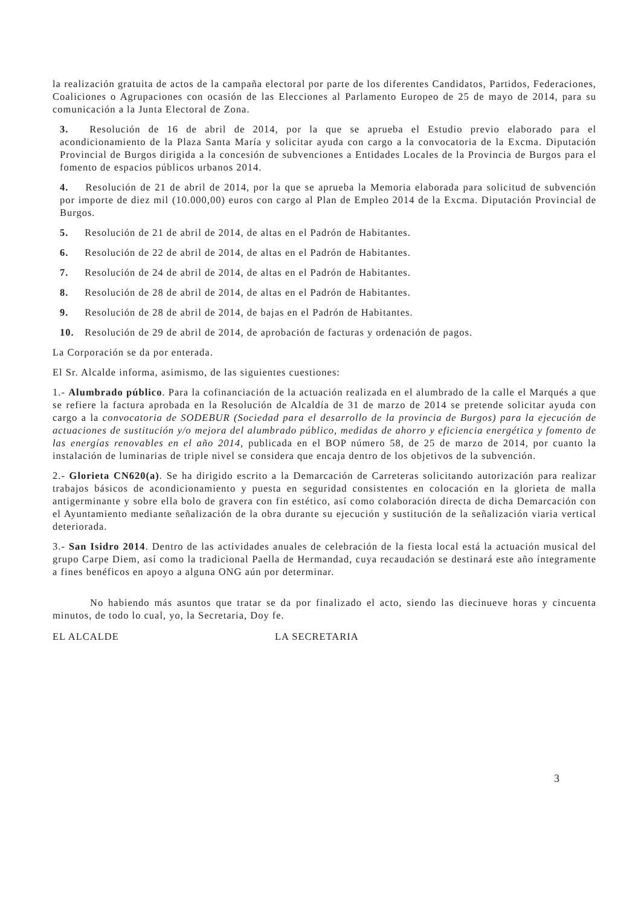la realización gratuita de actos de la campaña electoral por parte de los diferentes Candidatos, Partidos, Federaciones, Coaliciones o Agrupaciones con ocasión de las Elecciones al Parlamento Europeo de 25 de mayo de 2014, para su comunicación a la Junta Electoral de Zona.
3. Resolución de 16 de abril de 2014, por la que se aprueba el Estudio previo elaborado para el acondicionamiento de la Plaza Santa María y solicitar ayuda con cargo a la convocatoria de la Excma. Diputación Provincial de Burgos dirigida a la concesión de subvenciones a Entidades Locales de la Provincia de Burgos para el fomento de espacios públicos urbanos 2014.
4. Resolución de 21 de abril de 2014, por la que se aprueba la Memoria elaborada para solicitud de subvención por importe de diez mil (10.000,00) euros con cargo al Plan de Empleo 2014 de la Excma. Diputación Provincial de Burgos.
5. Resolución de 21 de abril de 2014, de altas en el Padrón de Habitantes.
6. Resolución de 22 de abril de 2014, de altas en el Padrón de Habitantes.
7. Resolución de 24 de abril de 2014, de altas en el Padrón de Habitantes.
8. Resolución de 28 de abril de 2014, de altas en el Padrón de Habitantes.
9. Resolución de 28 de abril de 2014, de bajas en el Padrón de Habitantes.
10. Resolución de 29 de abril de 2014, de aprobación de facturas y ordenación de pagos.
La Corporación se da por enterada.
El Sr. Alcalde informa, asimismo, de las siguientes cuestiones:
1.- Alumbrado público. Para la cofinanciación de la actuación realizada en el alumbrado de la calle el Marqués a que se refiere la factura aprobada en la Resolución de Alcaldía de 31 de marzo de 2014 se pretende solicitar ayuda con cargo a la convocatoria de SODEBUR (Sociedad para el desarrollo de la provincia de Burgos) para la ejecución de actuaciones de sustitución y/o mejora del alumbrado público, medidas de ahorro y eficiencia energética y fomento de las energías renovables en el año 2014, publicada en el BOP número 58, de 25 de marzo de 2014, por cuanto la instalación de luminarias de triple nivel se considera que encaja dentro de los objetivos de la subvención.
2.- Glorieta CN620(a). Se ha dirigido escrito a la Demarcación de Carreteras solicitando autorización para realizar trabajos básicos de acondicionamiento y puesta en seguridad consistentes en colocación en la glorieta de malla antigerminante y sobre ella bolo de gravera con fin estético, así como colaboración directa de dicha Demarcación con el Ayuntamiento mediante señalización de la obra durante su ejecución y sustitución de la señalización viaria vertical deteriorada.
3.- San Isidro 2014. Dentro de las actividades anuales de celebración de la fiesta local está la actuación musical del grupo Carpe Diem, así como la tradicional Paella de Hermandad, cuya recaudación se destinará este año íntegramente a fines benéficos en apoyo a alguna ONG aún por determinar.
No habiendo más asuntos que tratar se da por finalizado el acto, siendo las diecinueve horas y cincuenta minutos, de todo lo cual, yo, la Secretaria, Doy fe.
EL ALCALDE LA SECRETARIA
3